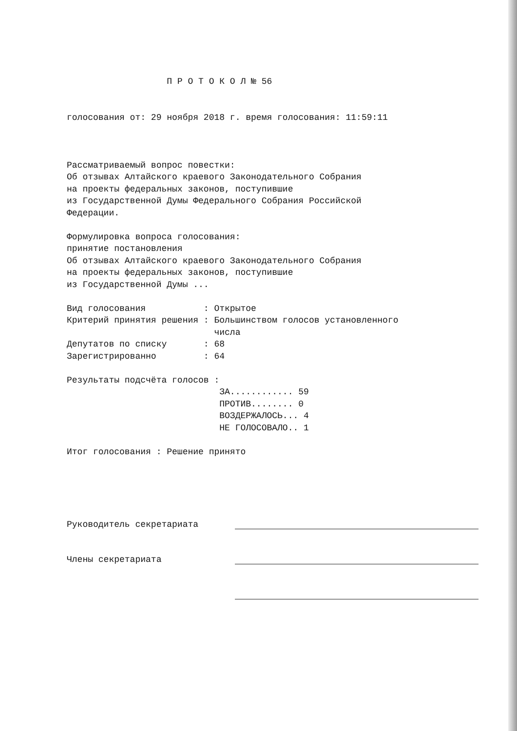П Р О Т О К О Л № 56


голосования от: 29 ноября 2018 г. время голосования: 11:59:11



Рассматриваемый вопрос повестки:
Об отзывах Алтайского краевого Законодательного Собрания
на проекты федеральных законов, поступившие
из Государственной Думы Федерального Собрания Российской
Федерации.

Формулировка вопроса голосования:
принятие постановления
Об отзывах Алтайского краевого Законодательного Собрания
на проекты федеральных законов, поступившие
из Государственной Думы ...

Вид голосования           : Открытое
Критерий принятия решения : Большинством голосов установленного
                            числа
Депутатов по списку       : 68
Зарегистрированно         : 64

Результаты подсчёта голосов :
                             ЗА............ 59
                             ПРОТИВ........ 0
                             ВОЗДЕРЖАЛОСЬ... 4
                             НЕ ГОЛОСОВАЛО.. 1

Итог голосования : Решение принято
Руководитель секретариата
Члены секретариата